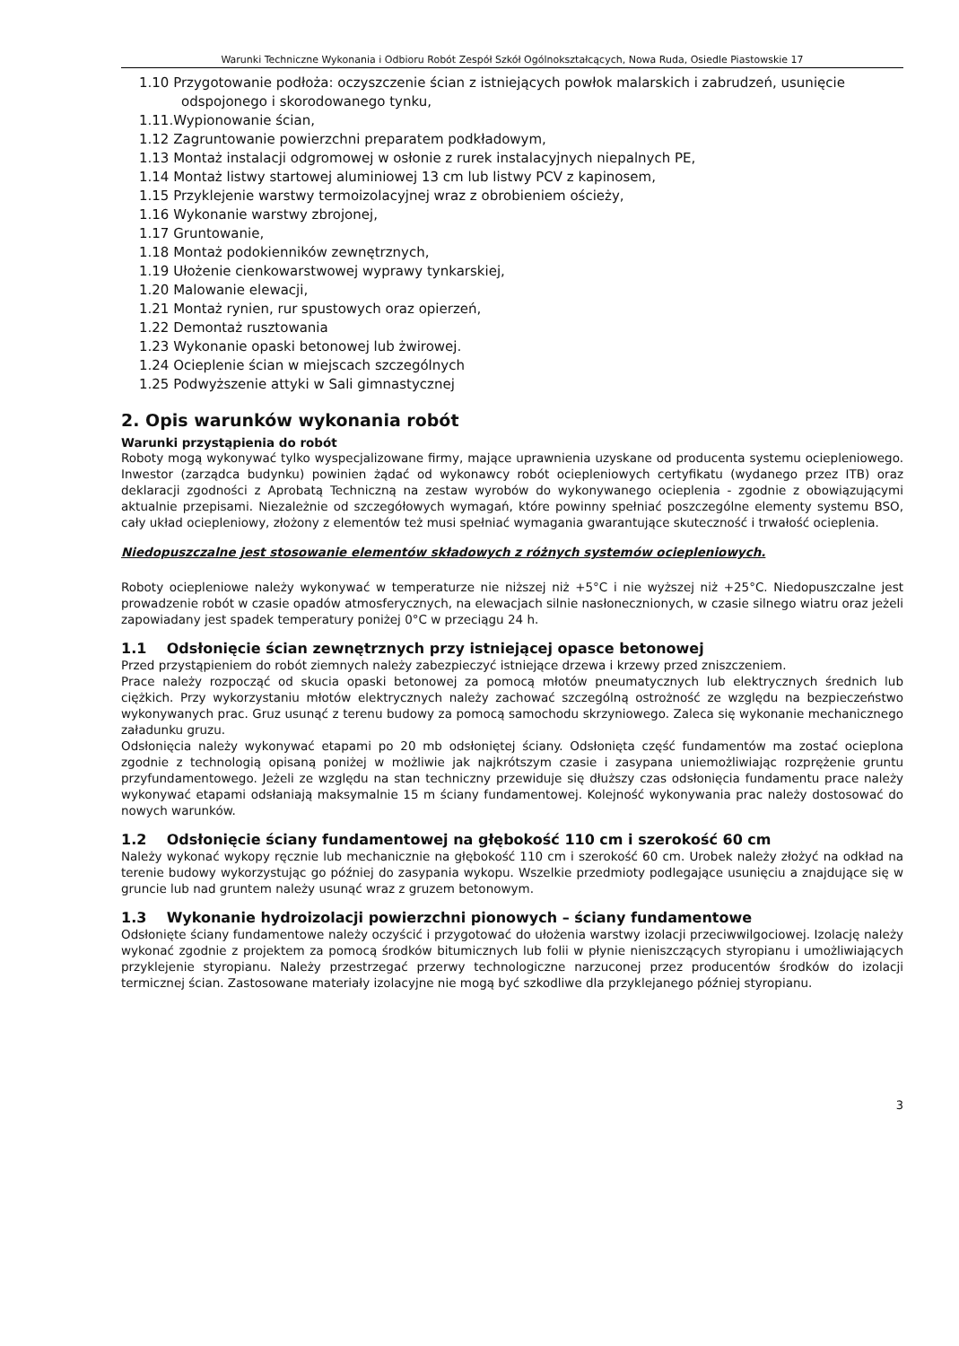Warunki Techniczne Wykonania i Odbioru Robót Zespół Szkół Ogólnokształcących, Nowa Ruda, Osiedle Piastowskie 17
1.10 Przygotowanie podłoża: oczyszczenie ścian z istniejących powłok malarskich i zabrudzeń, usunięcie odspojonego i skorodowanego tynku,
1.11.Wypionowanie ścian,
1.12 Zagruntowanie powierzchni preparatem podkładowym,
1.13 Montaż instalacji odgromowej w osłonie z rurek instalacyjnych niepalnych PE,
1.14 Montaż listwy startowej aluminiowej 13 cm lub listwy PCV z kapinosem,
1.15 Przyklejenie warstwy termoizolacyjnej wraz z obrobieniem ościeży,
1.16 Wykonanie warstwy zbrojonej,
1.17 Gruntowanie,
1.18 Montaż podokienników zewnętrznych,
1.19 Ułożenie cienkowarstwowej wyprawy tynkarskiej,
1.20 Malowanie elewacji,
1.21 Montaż rynien, rur spustowych oraz opierzeń,
1.22 Demontaż rusztowania
1.23 Wykonanie opaski betonowej lub żwirowej.
1.24 Ocieplenie ścian w miejscach szczególnych
1.25 Podwyższenie attyki w Sali gimnastycznej
2. Opis warunków wykonania robót
Warunki przystąpienia do robót
Roboty mogą wykonywać tylko wyspecjalizowane firmy, mające uprawnienia uzyskane od producenta systemu ociepleniowego. Inwestor (zarządca budynku) powinien żądać od wykonawcy robót ociepleniowych certyfikatu (wydanego przez ITB) oraz deklaracji zgodności z Aprobatą Techniczną na zestaw wyrobów do wykonywanego ocieplenia - zgodnie z obowiązującymi aktualnie przepisami. Niezależnie od szczegółowych wymagań, które powinny spełniać poszczególne elementy systemu BSO, cały układ ociepleniowy, złożony z elementów też musi spełniać wymagania gwarantujące skuteczność i trwałość ocieplenia.
Niedopuszczalne jest stosowanie elementów składowych z różnych systemów ociepleniowych.
Roboty ociepleniowe należy wykonywać w temperaturze nie niższej niż +5°C i nie wyższej niż +25°C. Niedopuszczalne jest prowadzenie robót w czasie opadów atmosferycznych, na elewacjach silnie nasłonecznionych, w czasie silnego wiatru oraz jeżeli zapowiadany jest spadek temperatury poniżej 0°C w przeciągu 24 h.
1.1 Odsłonięcie ścian zewnętrznych przy istniejącej opasce betonowej
Przed przystąpieniem do robót ziemnych należy zabezpieczyć istniejące drzewa i krzewy przed zniszczeniem.
Prace należy rozpocząć od skucia opaski betonowej za pomocą młotów pneumatycznych lub elektrycznych średnich lub ciężkich. Przy wykorzystaniu młotów elektrycznych należy zachować szczególną ostrożność ze względu na bezpieczeństwo wykonywanych prac. Gruz usunąć z terenu budowy za pomocą samochodu skrzyniowego. Zaleca się wykonanie mechanicznego załadunku gruzu.
Odsłonięcia należy wykonywać etapami po 20 mb odsłoniętej ściany. Odsłonięta część fundamentów ma zostać ocieplona zgodnie z technologią opisaną poniżej w możliwie jak najkrótszym czasie i zasypana uniemożliwiając rozprężenie gruntu przyfundamentowego. Jeżeli ze względu na stan techniczny przewiduje się dłuższy czas odsłonięcia fundamentu prace należy wykonywać etapami odsłaniają maksymalnie 15 m ściany fundamentowej. Kolejność wykonywania prac należy dostosować do nowych warunków.
1.2 Odsłonięcie ściany fundamentowej na głębokość 110 cm i szerokość 60 cm
Należy wykonać wykopy ręcznie lub mechanicznie na głębokość 110 cm i szerokość 60 cm. Urobek należy złożyć na odkład na terenie budowy wykorzystując go później do zasypania wykopu. Wszelkie przedmioty podlegające usunięciu a znajdujące się w gruncie lub nad gruntem należy usunąć wraz z gruzem betonowym.
1.3 Wykonanie hydroizolacji powierzchni pionowych – ściany fundamentowe
Odsłonięte ściany fundamentowe należy oczyścić i przygotować do ułożenia warstwy izolacji przeciwwilgociowej. Izolację należy wykonać zgodnie z projektem za pomocą środków bitumicznych lub folii w płynie nieniszczących styropianu i umożliwiających przyklejenie styropianu. Należy przestrzegać przerwy technologiczne narzuconej przez producentów środków do izolacji termicznej ścian. Zastosowane materiały izolacyjne nie mogą być szkodliwe dla przyklejanego później styropianu.
3